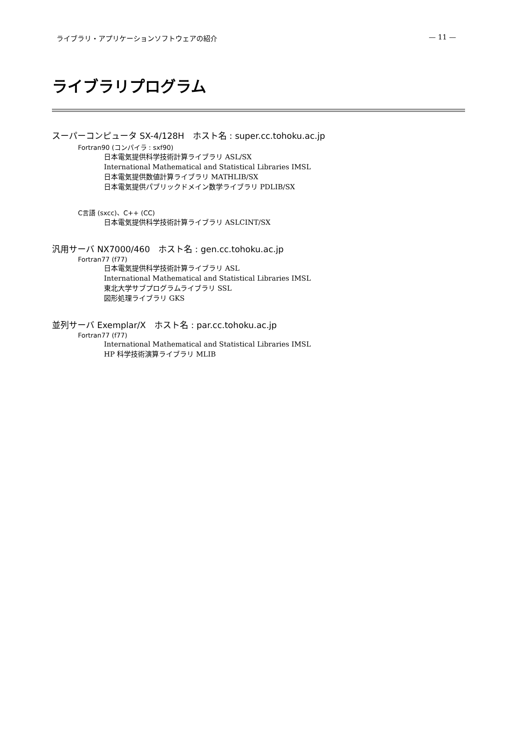ライブラリ・アプリケーションソフトウェアの紹介 — 11 —
ライブラリプログラム
スーパーコンピュータ SX-4/128H　ホスト名 : super.cc.tohoku.ac.jp
Fortran90 (コンパイラ : sxf90)
日本電気提供科学技術計算ライブラリ ASL/SX
International Mathematical and Statistical Libraries IMSL
日本電気提供数値計算ライブラリ MATHLIB/SX
日本電気提供パブリックドメイン数学ライブラリ PDLIB/SX
C言語 (sxcc)、C++ (CC)
日本電気提供科学技術計算ライブラリ ASLCINT/SX
汎用サーバ NX7000/460　ホスト名 : gen.cc.tohoku.ac.jp
Fortran77 (f77)
日本電気提供科学技術計算ライブラリ ASL
International Mathematical and Statistical Libraries IMSL
東北大学サブプログラムライブラリ SSL
図形処理ライブラリ GKS
並列サーバ Exemplar/X　ホスト名 : par.cc.tohoku.ac.jp
Fortran77 (f77)
International Mathematical and Statistical Libraries IMSL
HP 科学技術演算ライブラリ MLIB